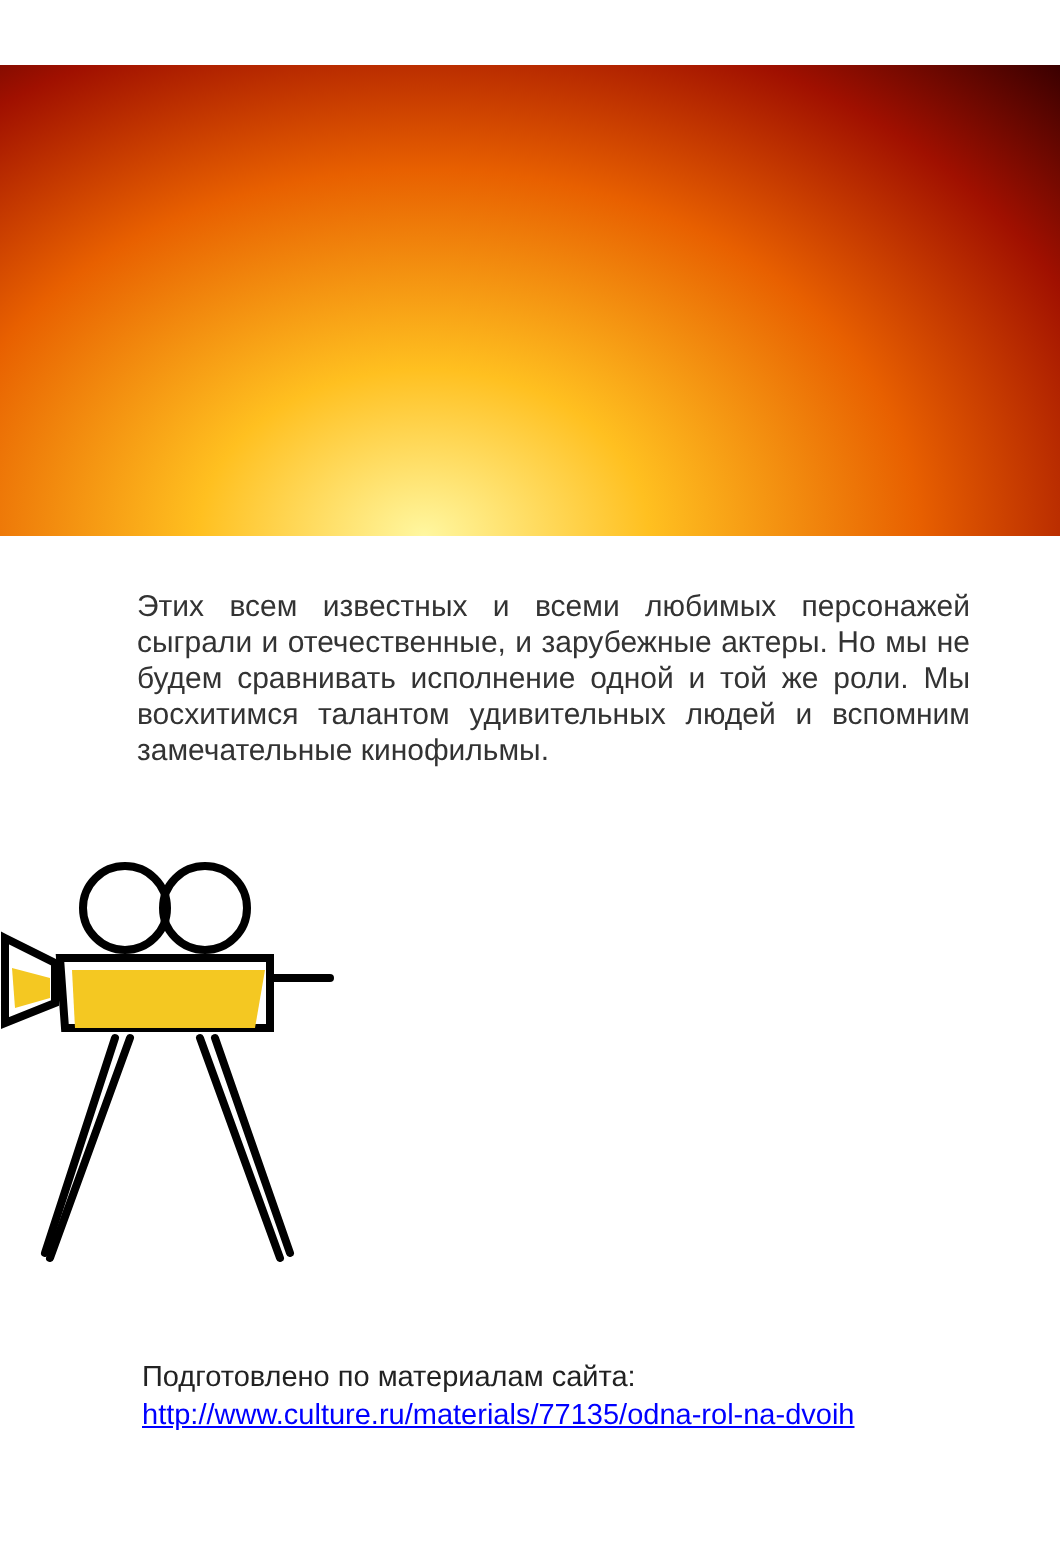Этих всем известных и всеми любимых персонажей сыграли и отечественные, и зарубежные актеры. Но мы не будем сравнивать исполнение одной и той же роли. Мы восхитимся талантом удивительных людей и вспомним замечательные кинофильмы.
Подготовлено по материалам сайта:
http://www.culture.ru/materials/77135/odna-rol-na-dvoih